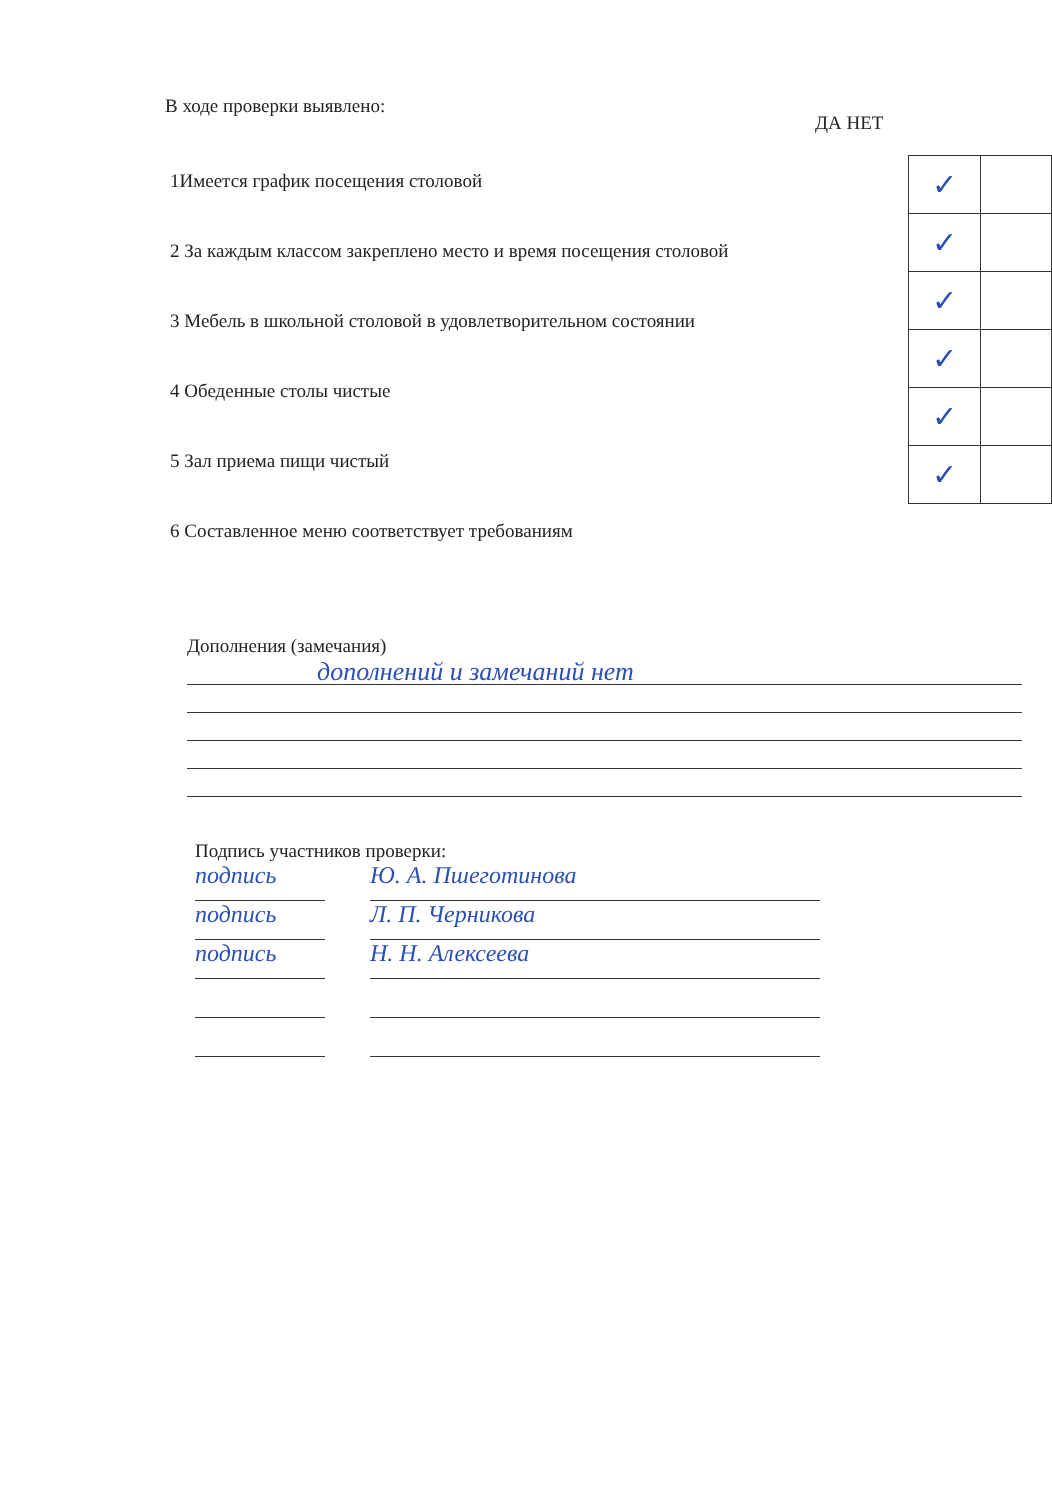В ходе проверки выявлено:
ДА НЕТ
1Имеется график посещения столовой
2 За каждым классом закреплено место и время посещения столовой
3 Мебель в школьной столовой в удовлетворительном состоянии
4 Обеденные столы чистые
5 Зал приема пищи чистый
6 Составленное меню соответствует требованиям
| ✓ | |
| ✓ | |
| ✓ | |
| ✓ | |
| ✓ | |
| ✓ | |
Дополнения (замечания)
дополнений и замечаний нет
Подпись участников проверки:
подпись Ю. А. Пшеготинова
подпись Л. П. Черникова
подпись Н. Н. Алексеева